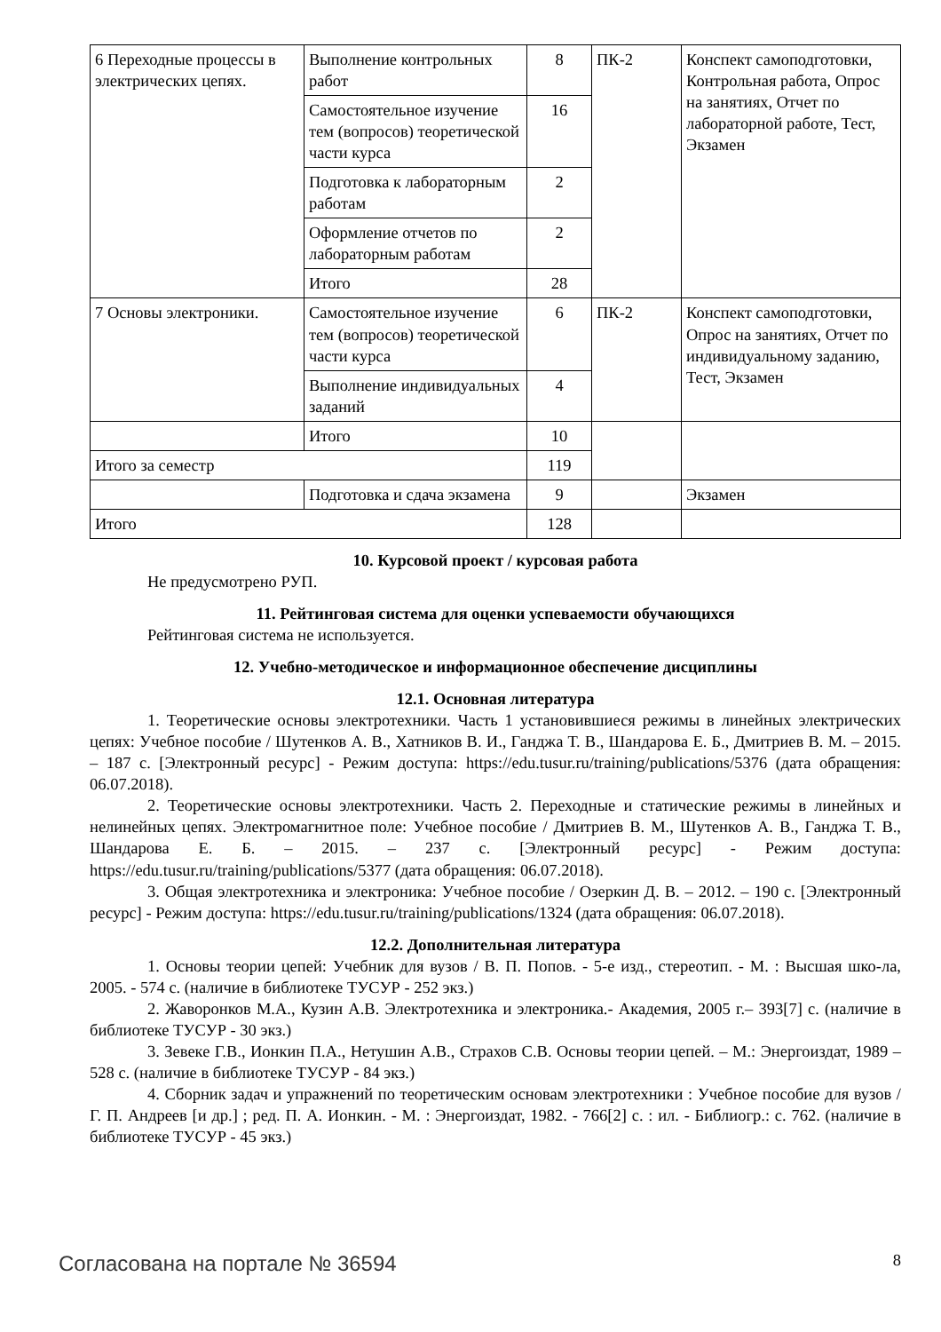| 6 Переходные процессы в электрических цепях. | Выполнение контрольных работ | 8 | ПК-2 | Конспект самоподготовки, Контрольная работа, Опрос на занятиях, Отчет по лабораторной работе, Тест, Экзамен |
| | Самостоятельное изучение тем (вопросов) теоретической части курса | 16 | | |
| | Подготовка к лабораторным работам | 2 | | |
| | Оформление отчетов по лабораторным работам | 2 | | |
| | Итого | 28 | | |
| 7 Основы электроники. | Самостоятельное изучение тем (вопросов) теоретической части курса | 6 | ПК-2 | Конспект самоподготовки, Опрос на занятиях, Отчет по индивидуальному заданию, Тест, Экзамен |
| | Выполнение индивидуальных заданий | 4 | | |
| | Итого | 10 | | |
| Итого за семестр | | 119 | | |
| | Подготовка и сдача экзамена | 9 | | Экзамен |
| Итого | | 128 | | |
10. Курсовой проект / курсовая работа
Не предусмотрено РУП.
11. Рейтинговая система для оценки успеваемости обучающихся
Рейтинговая система не используется.
12. Учебно-методическое и информационное обеспечение дисциплины
12.1. Основная литература
1. Теоретические основы электротехники. Часть 1 установившиеся режимы в линейных электрических цепях: Учебное пособие / Шутенков А. В., Хатников В. И., Ганджа Т. В., Шандарова Е. Б., Дмитриев В. М. – 2015. – 187 с. [Электронный ресурс] - Режим доступа: https://edu.tusur.ru/training/publications/5376 (дата обращения: 06.07.2018).
2. Теоретические основы электротехники. Часть 2. Переходные и статические режимы в линейных и нелинейных цепях. Электромагнитное поле: Учебное пособие / Дмитриев В. М., Шутенков А. В., Ганджа Т. В., Шандарова Е. Б. – 2015. – 237 с. [Электронный ресурс] - Режим доступа: https://edu.tusur.ru/training/publications/5377 (дата обращения: 06.07.2018).
3. Общая электротехника и электроника: Учебное пособие / Озеркин Д. В. – 2012. – 190 с. [Электронный ресурс] - Режим доступа: https://edu.tusur.ru/training/publications/1324 (дата обращения: 06.07.2018).
12.2. Дополнительная литература
1. Основы теории цепей: Учебник для вузов / В. П. Попов. - 5-е изд., стереотип. - М. : Высшая шко-ла, 2005. - 574 с. (наличие в библиотеке ТУСУР - 252 экз.)
2. Жаворонков М.А., Кузин А.В. Электротехника и электроника.- Академия, 2005 г.– 393[7] с. (наличие в библиотеке ТУСУР - 30 экз.)
3. Зевеке Г.В., Ионкин П.А., Нетушин А.В., Страхов С.В. Основы теории цепей. – М.: Энергоиздат, 1989 – 528 с. (наличие в библиотеке ТУСУР - 84 экз.)
4. Сборник задач и упражнений по теоретическим основам электротехники : Учебное пособие для вузов / Г. П. Андреев [и др.] ; ред. П. А. Ионкин. - М. : Энергоиздат, 1982. - 766[2] с. : ил. - Библиогр.: с. 762. (наличие в библиотеке ТУСУР - 45 экз.)
Согласована на портале № 36594 8